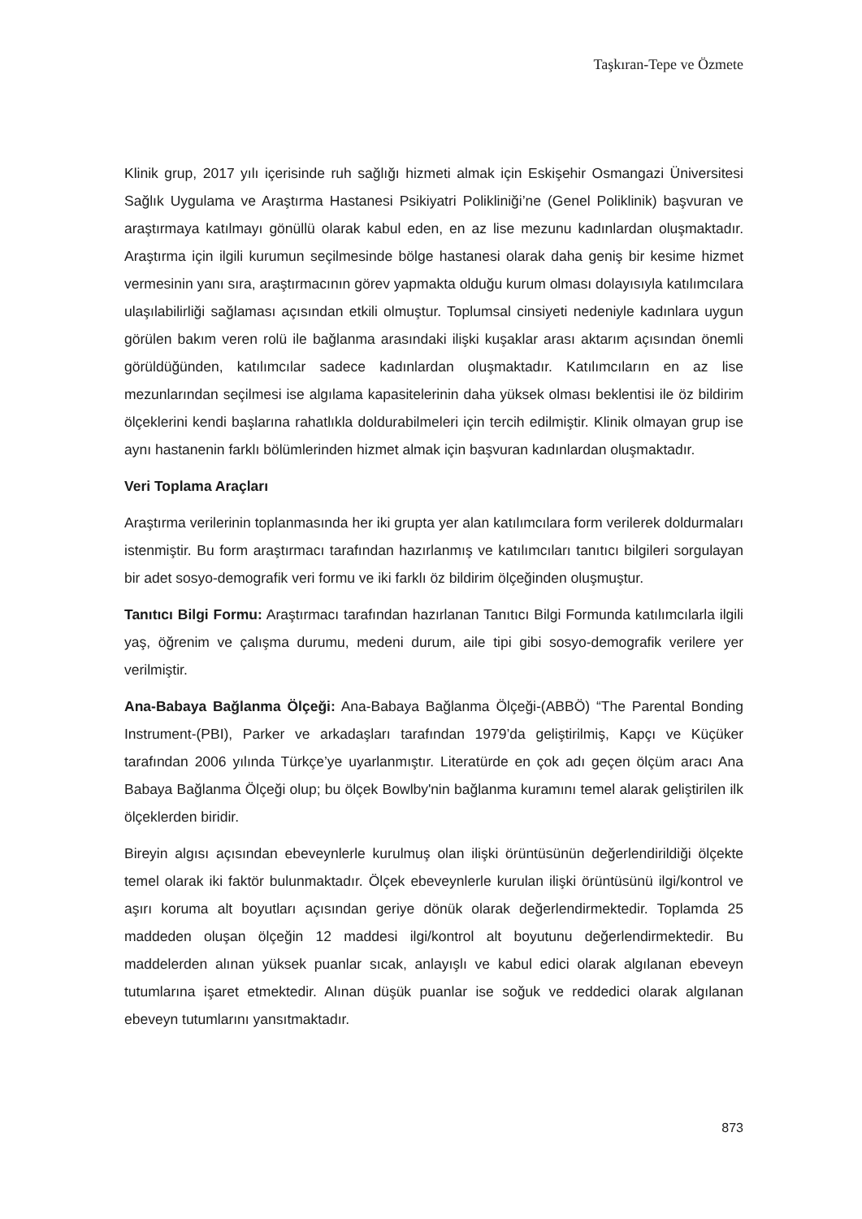Taşkıran-Tepe ve Özmete
Klinik grup, 2017 yılı içerisinde ruh sağlığı hizmeti almak için Eskişehir Osmangazi Üniversitesi Sağlık Uygulama ve Araştırma Hastanesi Psikiyatri Polikliniği’ne (Genel Poliklinik) başvuran ve araştırmaya katılmayı gönüllü olarak kabul eden, en az lise mezunu kadınlardan oluşmaktadır. Araştırma için ilgili kurumun seçilmesinde bölge hastanesi olarak daha geniş bir kesime hizmet vermesinin yanı sıra, araştırmacının görev yapmakta olduğu kurum olması dolayısıyla katılımcılara ulaşılabilirliği sağlaması açısından etkili olmuştur. Toplumsal cinsiyeti nedeniyle kadınlara uygun görülen bakım veren rolü ile bağlanma arasındaki ilişki kuşaklar arası aktarım açısından önemli görüldüğünden, katılımcılar sadece kadınlardan oluşmaktadır. Katılımcıların en az lise mezunlarından seçilmesi ise algılama kapasitelerinin daha yüksek olması beklentisi ile öz bildirim ölçeklerini kendi başlarına rahatlıkla doldurabilmeleri için tercih edilmiştir. Klinik olmayan grup ise aynı hastanenin farklı bölümlerinden hizmet almak için başvuran kadınlardan oluşmaktadır.
Veri Toplama Araçları
Araştırma verilerinin toplanmasında her iki grupta yer alan katılımcılara form verilerek doldurmaları istenmiştir. Bu form araştırmacı tarafından hazırlanmış ve katılımcıları tanıtıcı bilgileri sorgulayan bir adet sosyo-demografik veri formu ve iki farklı öz bildirim ölçeğinden oluşmuştur.
Tanıtıcı Bilgi Formu: Araştırmacı tarafından hazırlanan Tanıtıcı Bilgi Formunda katılımcılarla ilgili yaş, öğrenim ve çalışma durumu, medeni durum, aile tipi gibi sosyo-demografik verilere yer verilmiştir.
Ana-Babaya Bağlanma Ölçeği: Ana-Babaya Bağlanma Ölçeği-(ABBÖ) “The Parental Bonding Instrument-(PBI), Parker ve arkadaşları tarafından 1979’da geliştirilmiş, Kapçı ve Küçüker tarafından 2006 yılında Türkçe’ye uyarlanmıştır. Literatürde en çok adı geçen ölçüm aracı Ana Babaya Bağlanma Ölçeği olup; bu ölçek Bowlby'nin bağlanma kuramını temel alarak geliştirilen ilk ölçeklerden biridir.
Bireyin algısı açısından ebeveynlerle kurulmuş olan ilişki örüntüsünün değerlendirildiği ölçekte temel olarak iki faktör bulunmaktadır. Ölçek ebeveynlerle kurulan ilişki örüntüsünü ilgi/kontrol ve aşırı koruma alt boyutları açısından geriye dönük olarak değerlendirmektedir. Toplamda 25 maddeden oluşan ölçeğin 12 maddesi ilgi/kontrol alt boyutunu değerlendirmektedir. Bu maddelerden alınan yüksek puanlar sıcak, anlayışlı ve kabul edici olarak algılanan ebeveyn tutumlarına işaret etmektedir. Alınan düşük puanlar ise soğuk ve reddedici olarak algılanan ebeveyn tutumlarını yansıtmaktadır.
873